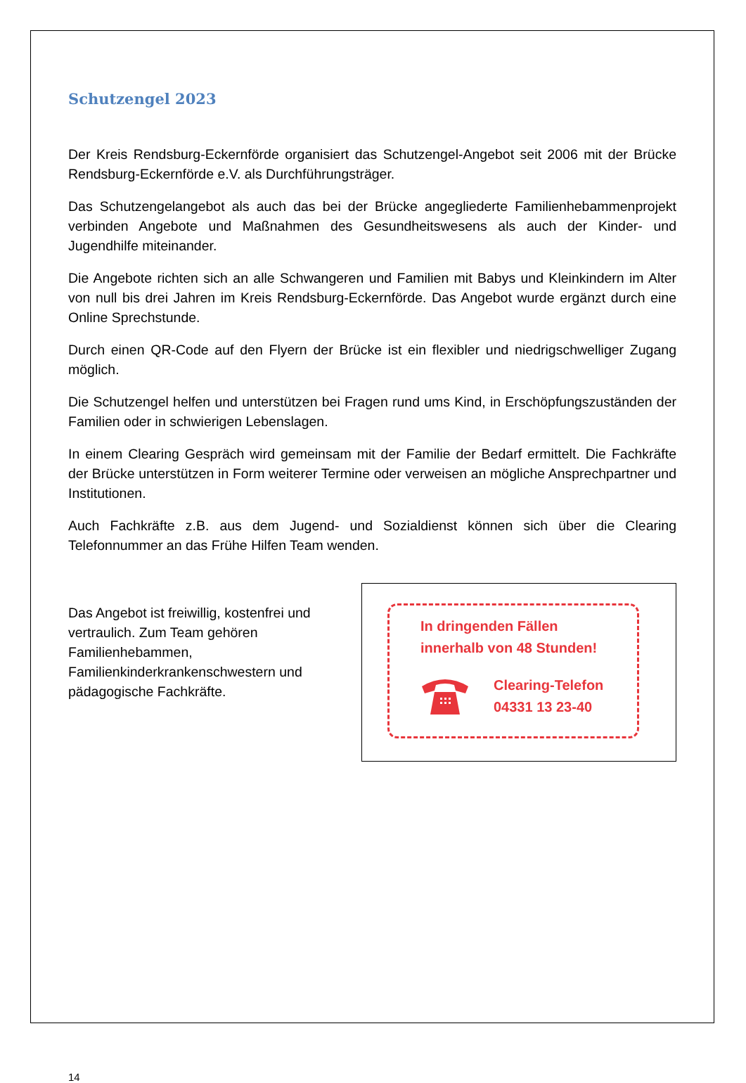Schutzengel 2023
Der Kreis Rendsburg-Eckernförde organisiert das Schutzengel-Angebot seit 2006 mit der Brücke Rendsburg-Eckernförde e.V. als Durchführungsträger.
Das Schutzengelangebot als auch das bei der Brücke angegliederte Familienhebammenprojekt verbinden Angebote und Maßnahmen des Gesundheitswesens als auch der Kinder- und Jugendhilfe miteinander.
Die Angebote richten sich an alle Schwangeren und Familien mit Babys und Kleinkindern im Alter von null bis drei Jahren im Kreis Rendsburg-Eckernförde. Das Angebot wurde ergänzt durch eine Online Sprechstunde.
Durch einen QR-Code auf den Flyern der Brücke ist ein flexibler und niedrigschwelliger Zugang möglich.
Die Schutzengel helfen und unterstützen bei Fragen rund ums Kind, in Erschöpfungszuständen der Familien oder in schwierigen Lebenslagen.
In einem Clearing Gespräch wird gemeinsam mit der Familie der Bedarf ermittelt. Die Fachkräfte der Brücke unterstützen in Form weiterer Termine oder verweisen an mögliche Ansprechpartner und Institutionen.
Auch Fachkräfte z.B. aus dem Jugend- und Sozialdienst können sich über die Clearing Telefonnummer an das Frühe Hilfen Team wenden.
Das Angebot ist freiwillig, kostenfrei und vertraulich. Zum Team gehören Familienhebammen, Familienkinderkrankenschwestern und pädagogische Fachkräfte.
In dringenden Fällen
innerhalb von 48 Stunden!
Clearing-Telefon
04331 13 23-40
14